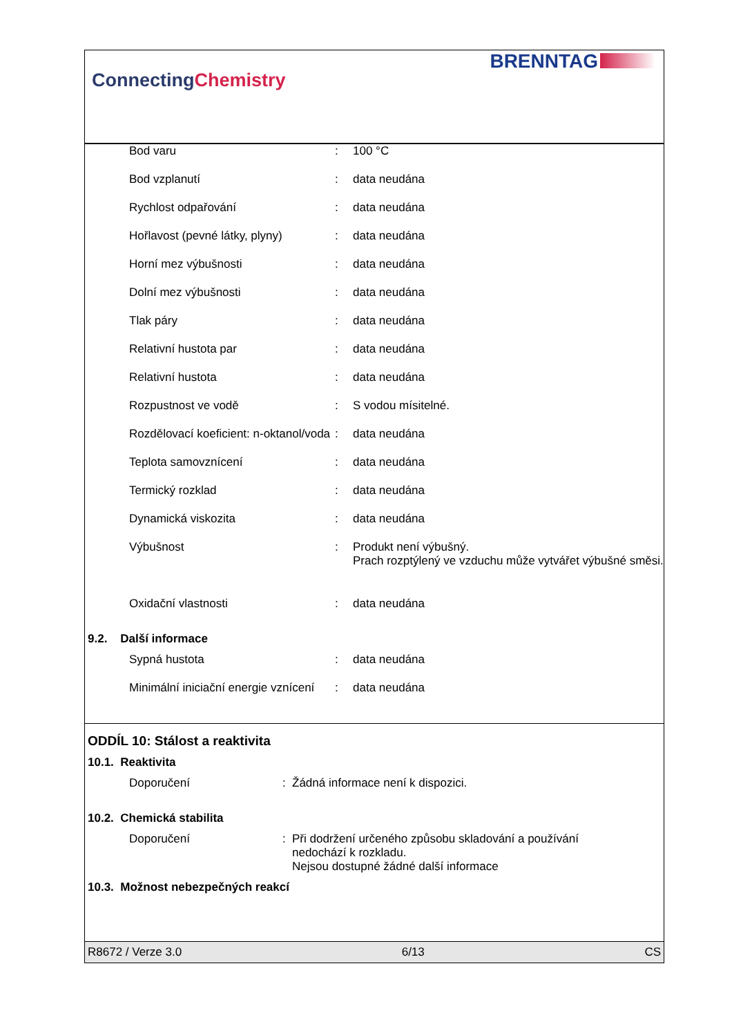ConnectingChemistry
BRENNTAG
| Bod varu | : | 100 °C |
| Bod vzplanutí | : | data neudána |
| Rychlost odpařování | : | data neudána |
| Hořlavost (pevné látky, plyny) | : | data neudána |
| Horní mez výbušnosti | : | data neudána |
| Dolní mez výbušnosti | : | data neudána |
| Tlak páry | : | data neudána |
| Relativní hustota par | : | data neudána |
| Relativní hustota | : | data neudána |
| Rozpustnost ve vodě | : | S vodou mísitelné. |
| Rozdělovací koeficient: n-oktanol/voda | : | data neudána |
| Teplota samovznícení | : | data neudána |
| Termický rozklad | : | data neudána |
| Dynamická viskozita | : | data neudána |
| Výbušnost | : | Produkt není výbušný. Prach rozptýlený ve vzduchu může vytvářet výbušné směsi. |
| Oxidační vlastnosti | : | data neudána |
9.2. Další informace
| Sypná hustota | : | data neudána |
| Minimální iniciační energie vznícení | : | data neudána |
ODDÍL 10: Stálost a reaktivita
10.1. Reaktivita
| Doporučení | : | Žádná informace není k dispozici. |
10.2. Chemická stabilita
| Doporučení | : | Při dodržení určeného způsobu skladování a používání nedochází k rozkladu. Nejsou dostupné žádné další informace |
10.3. Možnost nebezpečných reakcí
R8672 / Verze 3.0 6/13 CS